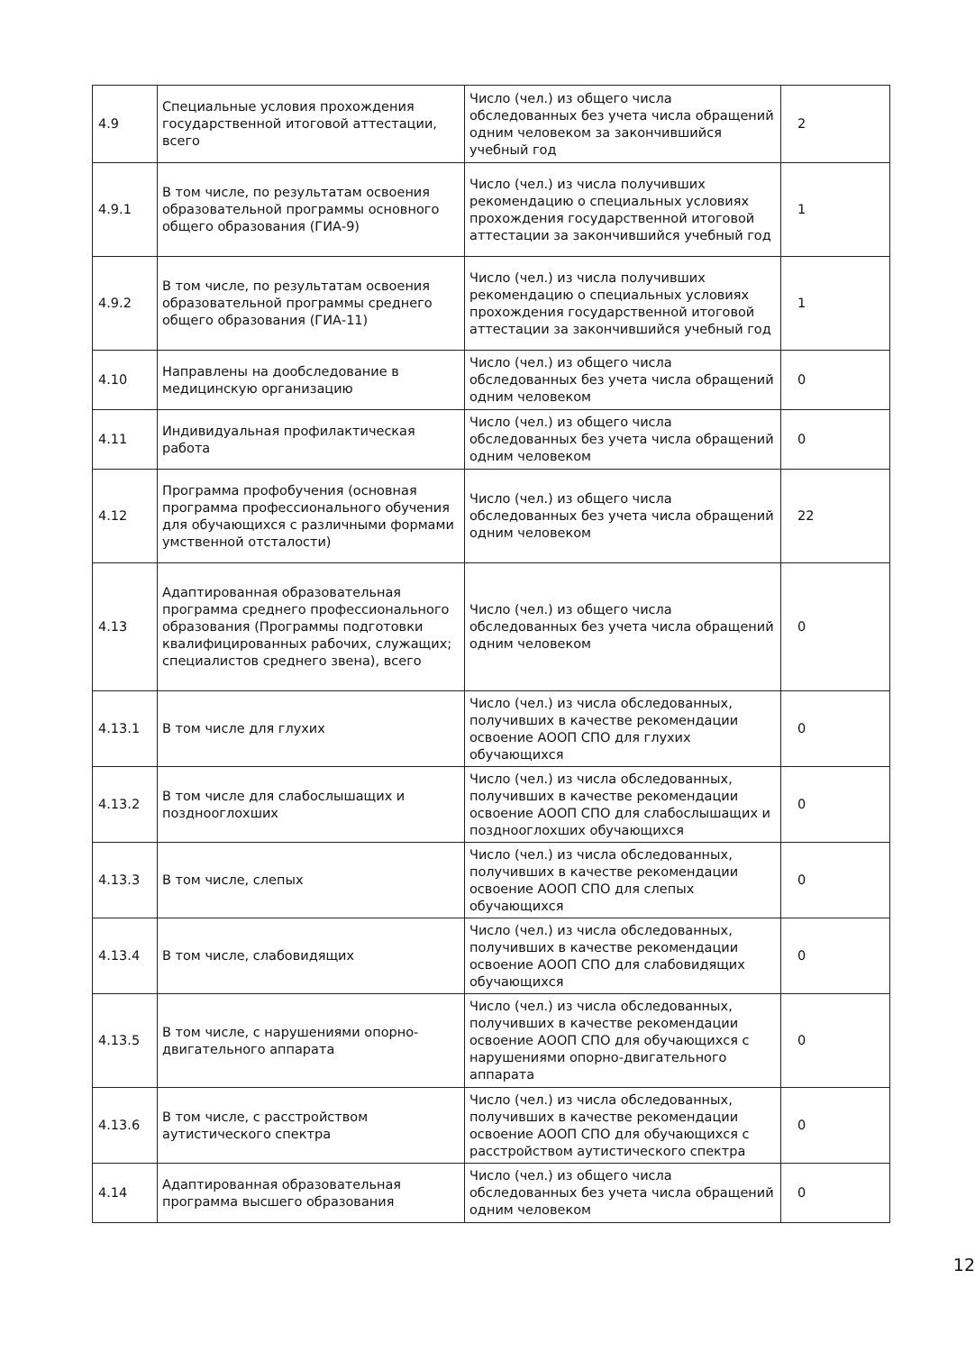| 4.9 | Специальные условия прохождения государственной итоговой аттестации, всего | Число (чел.) из общего числа обследованных без учета числа обращений одним человеком за закончившийся учебный год | 2 |
| 4.9.1 | В том числе, по результатам освоения образовательной программы основного общего образования (ГИА-9) | Число (чел.) из числа получивших рекомендацию о специальных условиях прохождения государственной итоговой аттестации за закончившийся учебный год | 1 |
| 4.9.2 | В том числе, по результатам освоения образовательной программы среднего общего образования (ГИА-11) | Число (чел.) из числа получивших рекомендацию о специальных условиях прохождения государственной итоговой аттестации за закончившийся учебный год | 1 |
| 4.10 | Направлены на дообследование в медицинскую организацию | Число (чел.) из общего числа обследованных без учета числа обращений одним человеком | 0 |
| 4.11 | Индивидуальная профилактическая работа | Число (чел.) из общего числа обследованных без учета числа обращений одним человеком | 0 |
| 4.12 | Программа профобучения (основная программа профессионального обучения для обучающихся с различными формами умственной отсталости) | Число (чел.) из общего числа обследованных без учета числа обращений одним человеком | 22 |
| 4.13 | Адаптированная образовательная программа среднего профессионального образования (Программы подготовки квалифицированных рабочих, служащих; специалистов среднего звена), всего | Число (чел.) из общего числа обследованных без учета числа обращений одним человеком | 0 |
| 4.13.1 | В том числе для глухих | Число (чел.) из числа обследованных, получивших в качестве рекомендации освоение АООП СПО для глухих обучающихся | 0 |
| 4.13.2 | В том числе для слабослышащих и позднооглохших | Число (чел.) из числа обследованных, получивших в качестве рекомендации освоение АООП СПО для слабослышащих и позднооглохших обучающихся | 0 |
| 4.13.3 | В том числе, слепых | Число (чел.) из числа обследованных, получивших в качестве рекомендации освоение АООП СПО для слепых обучающихся | 0 |
| 4.13.4 | В том числе, слабовидящих | Число (чел.) из числа обследованных, получивших в качестве рекомендации освоение АООП СПО для слабовидящих обучающихся | 0 |
| 4.13.5 | В том числе, с нарушениями опорно-двигательного аппарата | Число (чел.) из числа обследованных, получивших в качестве рекомендации освоение АООП СПО для обучающихся с нарушениями опорно-двигательного аппарата | 0 |
| 4.13.6 | В том числе, с расстройством аутистического спектра | Число (чел.) из числа обследованных, получивших в качестве рекомендации освоение АООП СПО для обучающихся с расстройством аутистического спектра | 0 |
| 4.14 | Адаптированная образовательная программа высшего образования | Число (чел.) из общего числа обследованных без учета числа обращений одним человеком | 0 |
12